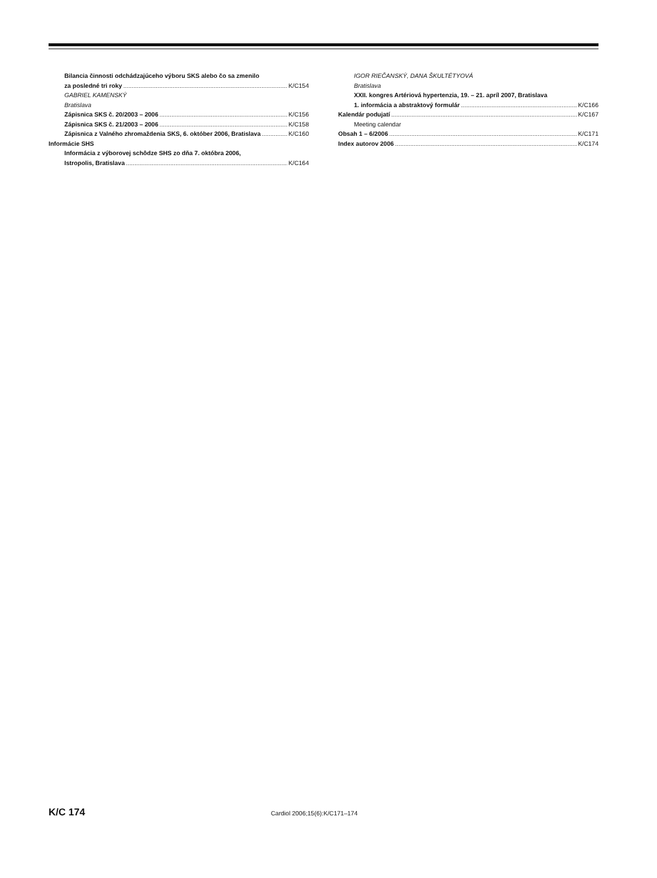Bilancia činnosti odchádzajúceho výboru SKS alebo čo sa zmenilo
za posledné tri roky K/C154
GABRIEL KAMENSKÝ
Bratislava
Zápisnica SKS č. 20/2003 – 2006 K/C156
Zápisnica SKS č. 21/2003 – 2006 K/C158
Zápisnica z Valného zhromaždenia SKS, 6. október 2006, Bratislava K/C160
Informácie SHS
Informácia z výborovej schôdze SHS zo dňa 7. októbra 2006,
Istropolis, Bratislava K/C164
IGOR RIEČANSKÝ, DANA ŠKULTÉTYOVÁ
Bratislava
XXII. kongres Artériová hypertenzia, 19. – 21. apríl 2007, Bratislava
1. informácia a abstraktový formulár K/C166
Kalendár podujatí K/C167
Meeting calendar
Obsah 1 – 6/2006 K/C171
Index autorov 2006 K/C174
K/C 174 Cardiol 2006;15(6):K/C171–174